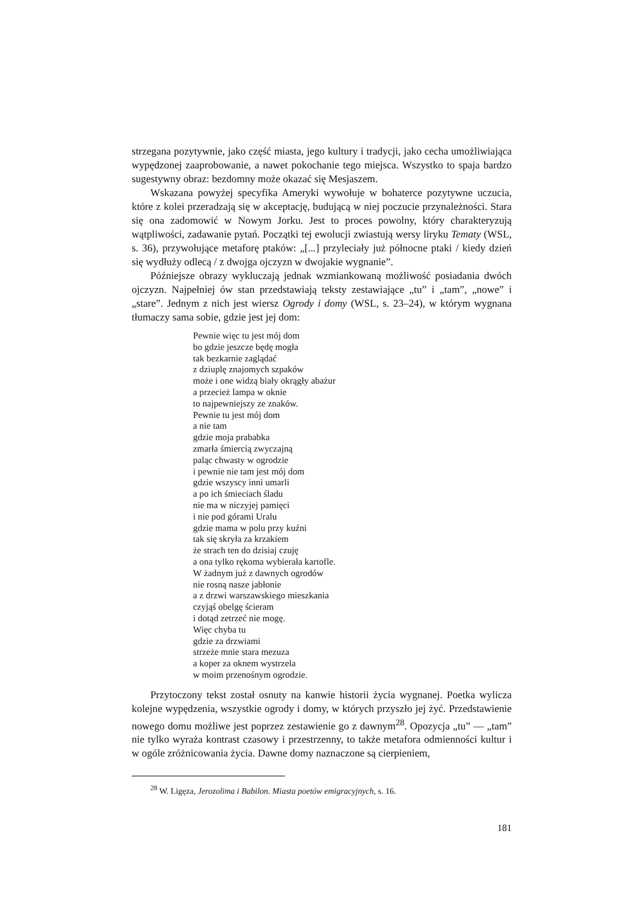strzegana pozytywnie, jako część miasta, jego kultury i tradycji, jako cecha umożliwiająca wypędzonej zaaprobowanie, a nawet pokochanie tego miejsca. Wszystko to spaja bardzo sugestywny obraz: bezdomny może okazać się Mesjaszem.
Wskazana powyżej specyfika Ameryki wywołuje w bohaterce pozytywne uczucia, które z kolei przeradzają się w akceptację, budującą w niej poczucie przynależności. Stara się ona zadomowić w Nowym Jorku. Jest to proces powolny, który charakteryzują wątpliwości, zadawanie pytań. Początki tej ewolucji zwiastują wersy liryku Tematy (WSL, s. 36), przywołujące metaforę ptaków: „[...] przyleciały już północne ptaki / kiedy dzień się wydłuży odlecą / z dwojga ojczyzn w dwojakie wygnanie”.
Późniejsze obrazy wykluczają jednak wzmiankowaną możliwość posiadania dwóch ojczyzn. Najpełniej ów stan przedstawiają teksty zestawiające „tu” i „tam”, „nowe” i „stare”. Jednym z nich jest wiersz Ogrody i domy (WSL, s. 23–24), w którym wygnana tłumaczy sama sobie, gdzie jest jej dom:
Pewnie więc tu jest mój dom
bo gdzie jeszcze będę mogła
tak bezkarnie zaglądać
z dziuplę znajomych szpaków
może i one widzą biały okrągły abażur
a przecież lampa w oknie
to najpewniejszy ze znaków.
Pewnie tu jest mój dom
a nie tam
gdzie moja prababka
zmarła śmiercią zwyczajną
paląc chwasty w ogrodzie
i pewnie nie tam jest mój dom
gdzie wszyscy inni umarli
a po ich śmieciach śladu
nie ma w niczyjej pamięci
i nie pod górami Uralu
gdzie mama w polu przy kuźni
tak się skryła za krzakiem
że strach ten do dzisiaj czuję
a ona tylko rękoma wybierała kartofle.
W żadnym już z dawnych ogrodów
nie rosną nasze jabłonie
a z drzwi warszawskiego mieszkania
czyjąś obelgę ścieram
i dotąd zetrzeć nie mogę.
Więc chyba tu
gdzie za drzwiami
strzeże mnie stara mezuza
a koper za oknem wystrzela
w moim przenośnym ogrodzie.
Przytoczony tekst został osnuty na kanwie historii życia wygnanej. Poetka wylicza kolejne wypędzenia, wszystkie ogrody i domy, w których przyszło jej żyć. Przedstawienie nowego domu możliwe jest poprzez zestawienie go z dawnym<sup>28</sup>. Opozycja „tu” — „tam” nie tylko wyraża kontrast czasowy i przestrzenny, to także metafora odmienności kultur i w ogóle zróżnicowania życia. Dawne domy naznaczone są cierpieniem,
<sup>28</sup> W. Ligęza, Jerozolima i Babilon. Miasta poetów emigracyjnych, s. 16.
181